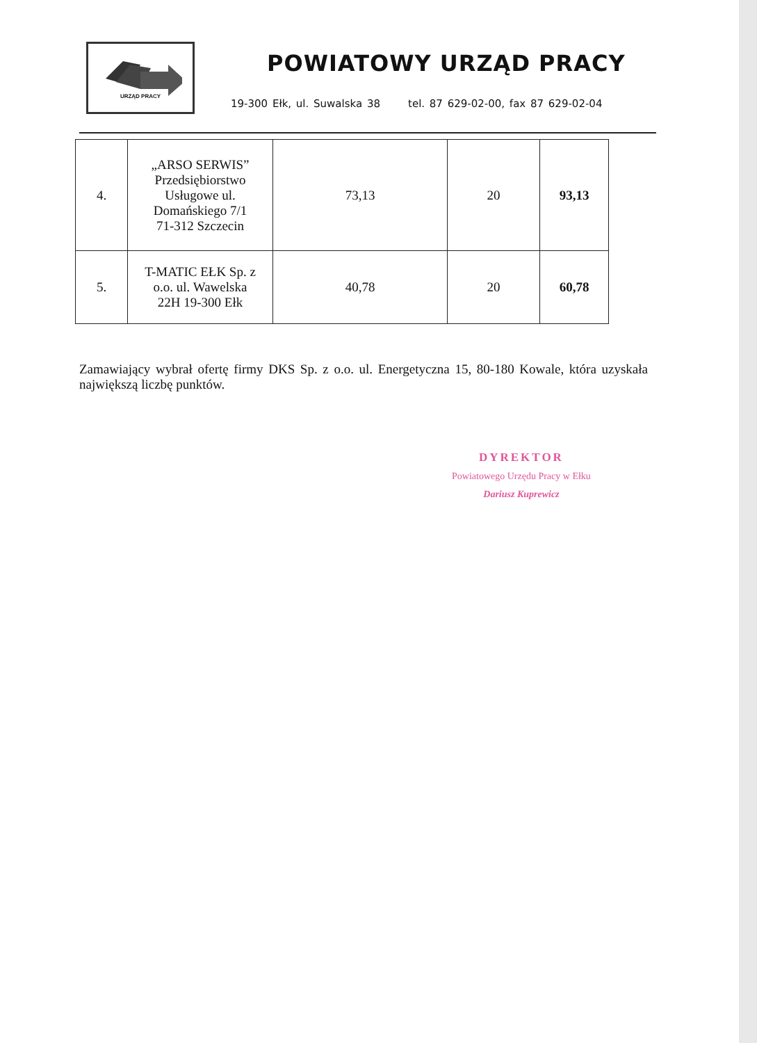URZĄD PRACY
POWIATOWY URZĄD PRACY
19-300 Ełk, ul. Suwalska 38 tel. 87 629-02-00, fax 87 629-02-04
| 4. | „ARSO SERWIS” Przedsiębiorstwo Usługowe ul. Domańskiego 7/1 71-312 Szczecin | 73,13 | 20 | 93,13 |
| 5. | T-MATIC EŁK Sp. z o.o. ul. Wawelska 22H 19-300 Ełk | 40,78 | 20 | 60,78 |
Zamawiający wybrał ofertę firmy DKS Sp. z o.o. ul. Energetyczna 15, 80-180 Kowale, która uzyskała największą liczbę punktów.
DYREKTOR
Powiatowego Urzędu Pracy w Ełku
Dariusz Kuprewicz